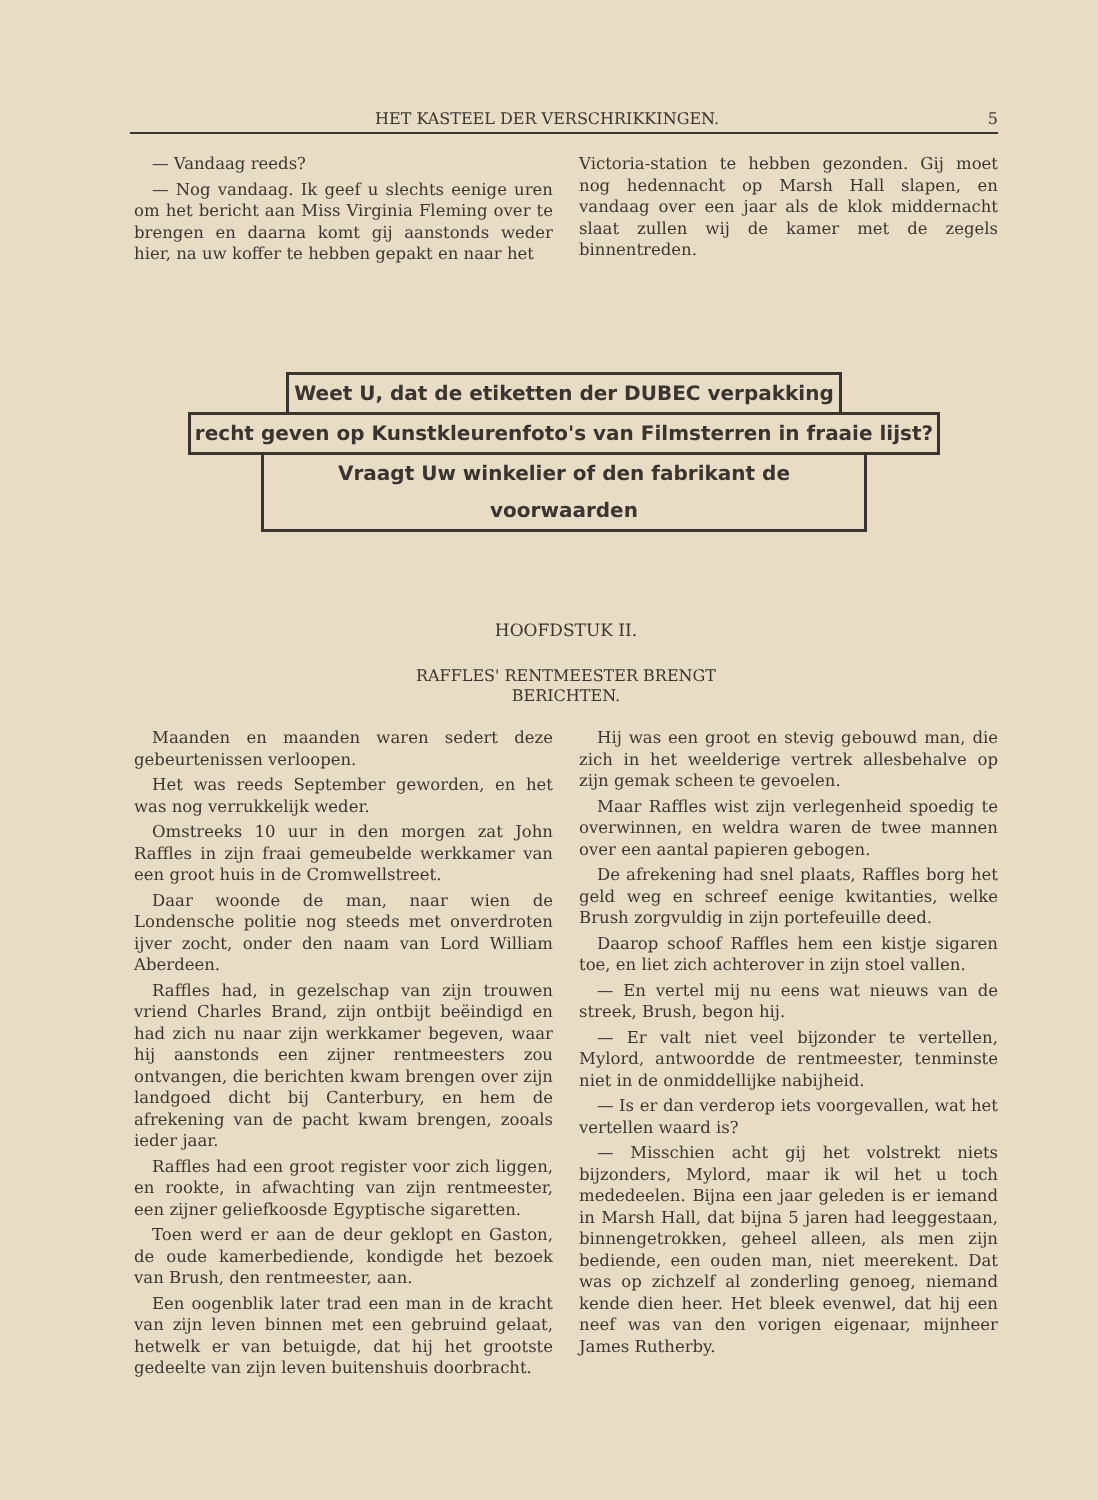HET KASTEEL DER VERSCHRIKKINGEN. 5
— Vandaag reeds?
— Nog vandaag. Ik geef u slechts eenige uren om het bericht aan Miss Virginia Fleming over te brengen en daarna komt gij aanstonds weder hier, na uw koffer te hebben gepakt en naar het
Victoria-station te hebben gezonden. Gij moet nog hedennacht op Marsh Hall slapen, en vandaag over een jaar als de klok middernacht slaat zullen wij de kamer met de zegels binnentreden.
Weet U, dat de etiketten der DUBEC verpakking
recht geven op Kunstkleurenfoto's van Filmsterren in fraaie lijst?
Vraagt Uw winkelier of den fabrikant de voorwaarden
HOOFDSTUK II.
RAFFLES' RENTMEESTER BRENGT
BERICHTEN.
Maanden en maanden waren sedert deze gebeurtenissen verloopen.
Het was reeds September geworden, en het was nog verrukkelijk weder.
Omstreeks 10 uur in den morgen zat John Raffles in zijn fraai gemeubelde werkkamer van een groot huis in de Cromwellstreet.
Daar woonde de man, naar wien de Londensche politie nog steeds met onverdroten ijver zocht, onder den naam van Lord William Aberdeen.
Raffles had, in gezelschap van zijn trouwen vriend Charles Brand, zijn ontbijt beëindigd en had zich nu naar zijn werkkamer begeven, waar hij aanstonds een zijner rentmeesters zou ontvangen, die berichten kwam brengen over zijn landgoed dicht bij Canterbury, en hem de afrekening van de pacht kwam brengen, zooals ieder jaar.
Raffles had een groot register voor zich liggen, en rookte, in afwachting van zijn rentmeester, een zijner geliefkoosde Egyptische sigaretten.
Toen werd er aan de deur geklopt en Gaston, de oude kamerbediende, kondigde het bezoek van Brush, den rentmeester, aan.
Een oogenblik later trad een man in de kracht van zijn leven binnen met een gebruind gelaat, hetwelk er van betuigde, dat hij het grootste gedeelte van zijn leven buitenshuis doorbracht.
Hij was een groot en stevig gebouwd man, die zich in het weelderige vertrek allesbehalve op zijn gemak scheen te gevoelen.
Maar Raffles wist zijn verlegenheid spoedig te overwinnen, en weldra waren de twee mannen over een aantal papieren gebogen.
De afrekening had snel plaats, Raffles borg het geld weg en schreef eenige kwitanties, welke Brush zorgvuldig in zijn portefeuille deed.
Daarop schoof Raffles hem een kistje sigaren toe, en liet zich achterover in zijn stoel vallen.
— En vertel mij nu eens wat nieuws van de streek, Brush, begon hij.
— Er valt niet veel bijzonder te vertellen, Mylord, antwoordde de rentmeester, tenminste niet in de onmiddellijke nabijheid.
— Is er dan verderop iets voorgevallen, wat het vertellen waard is?
— Misschien acht gij het volstrekt niets bijzonders, Mylord, maar ik wil het u toch mededeelen. Bijna een jaar geleden is er iemand in Marsh Hall, dat bijna 5 jaren had leeggestaan, binnengetrokken, geheel alleen, als men zijn bediende, een ouden man, niet meerekent. Dat was op zichzelf al zonderling genoeg, niemand kende dien heer. Het bleek evenwel, dat hij een neef was van den vorigen eigenaar, mijnheer James Rutherby.